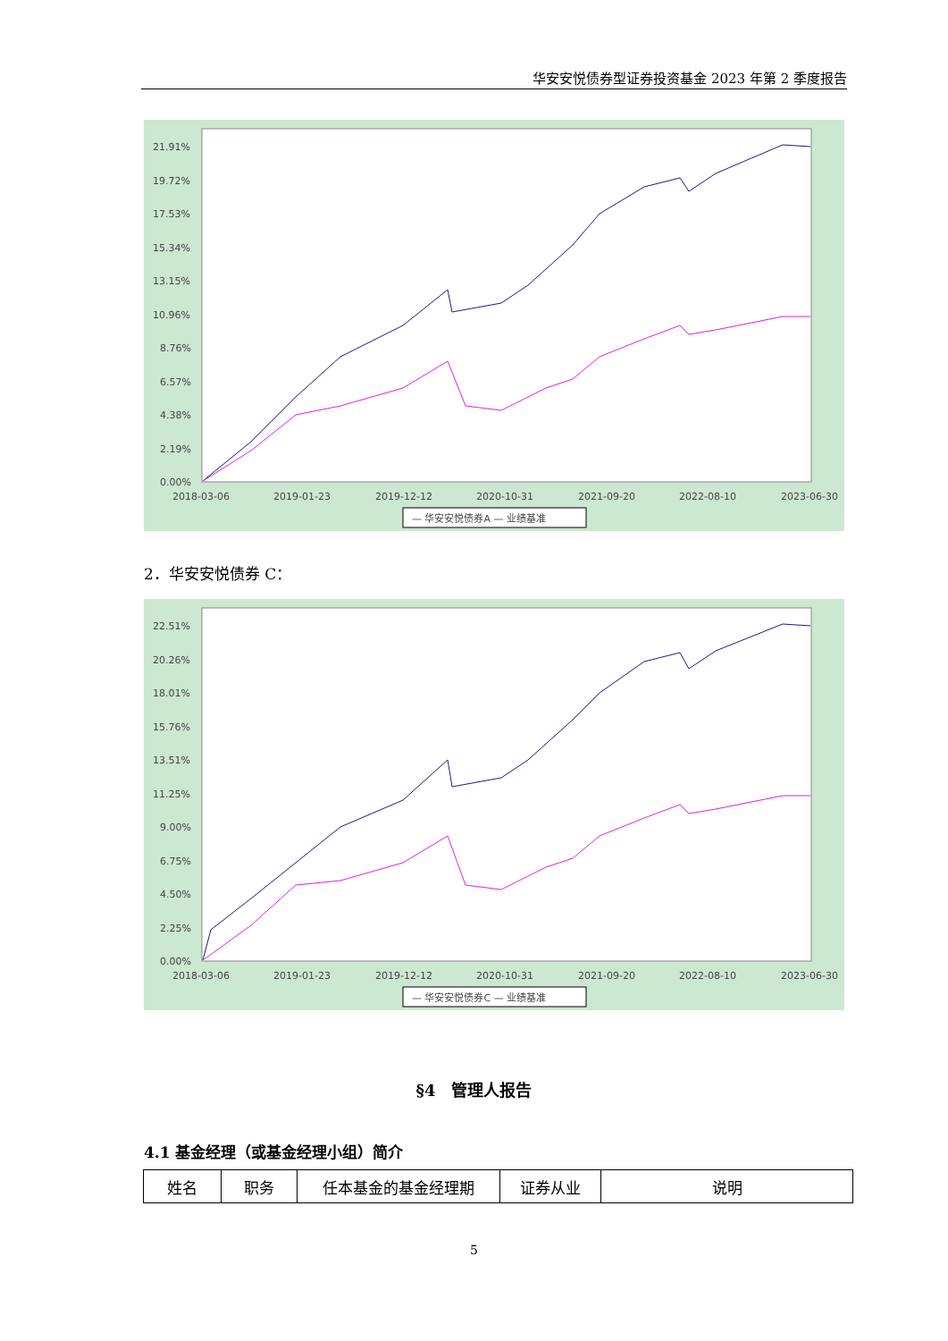华安安悦债券型证券投资基金 2023 年第 2 季度报告
21.91%
19.72%
17.53%
15.34%
13.15%
10.96%
8.76%
6.57%
4.38%
2.19%
0.00%
2018-03-06
2019-01-23
2019-12-12
2020-10-31
2021-09-20
2022-08-10
2023-06-30
— 华安安悦债券A — 业绩基准
2．华安安悦债券 C：
22.51%
20.26%
18.01%
15.76%
13.51%
11.25%
9.00%
6.75%
4.50%
2.25%
0.00%
2018-03-06
2019-01-23
2019-12-12
2020-10-31
2021-09-20
2022-08-10
2023-06-30
— 华安安悦债券C — 业绩基准
§4　管理人报告
4.1 基金经理（或基金经理小组）简介
| 姓名 | 职务 | 任本基金的基金经理期 | 证券从业 | 说明 |
| --- | --- | --- | --- | --- |
5